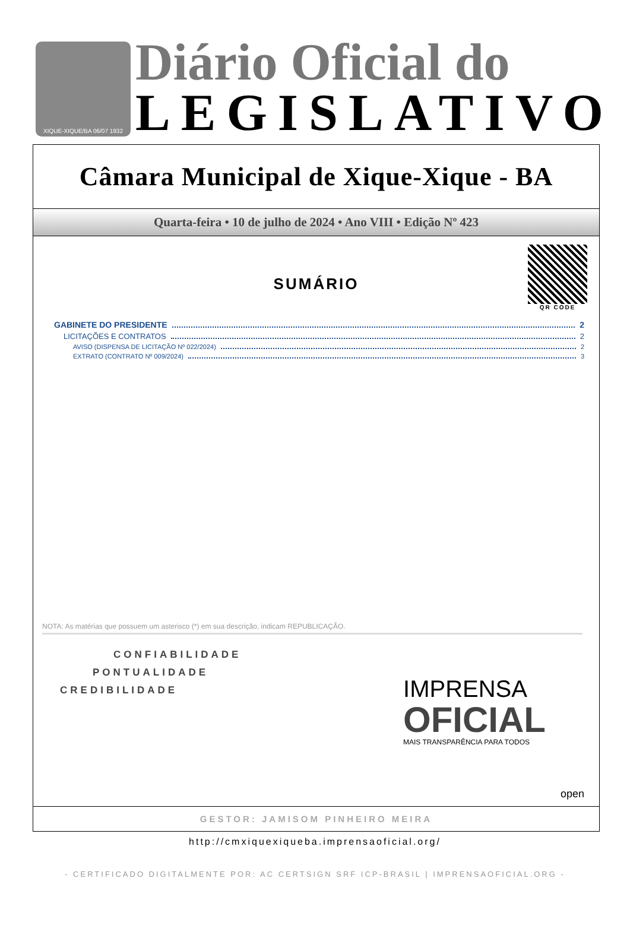XIQUE-XIQUE/BA 06/07 1932
Diário Oficial do
LEGISLATIVO
Câmara Municipal de Xique-Xique - BA
Quarta-feira • 10 de julho de 2024 • Ano VIII • Edição Nº 423
QR CODE
SUMÁRIO
GABINETE DO PRESIDENTE 2
LICITAÇÕES E CONTRATOS 2
AVISO (DISPENSA DE LICITAÇÃO Nº 022/2024) 2
EXTRATO (CONTRATO Nº 009/2024) 3
NOTA: As matérias que possuem um asterisco (*) em sua descrição, indicam REPUBLICAÇÃO.
CONFIABILIDADE
PONTUALIDADE
CREDIBILIDADE
IMPRENSA
OFICIAL
MAIS TRANSPARÊNCIA PARA TODOS
open
GESTOR: JAMISOM PINHEIRO MEIRA
http://cmxiquexiqueba.imprensaoficial.org/
- CERTIFICADO DIGITALMENTE POR: AC CERTSIGN SRF ICP-BRASIL | IMPRENSAOFICIAL.ORG -